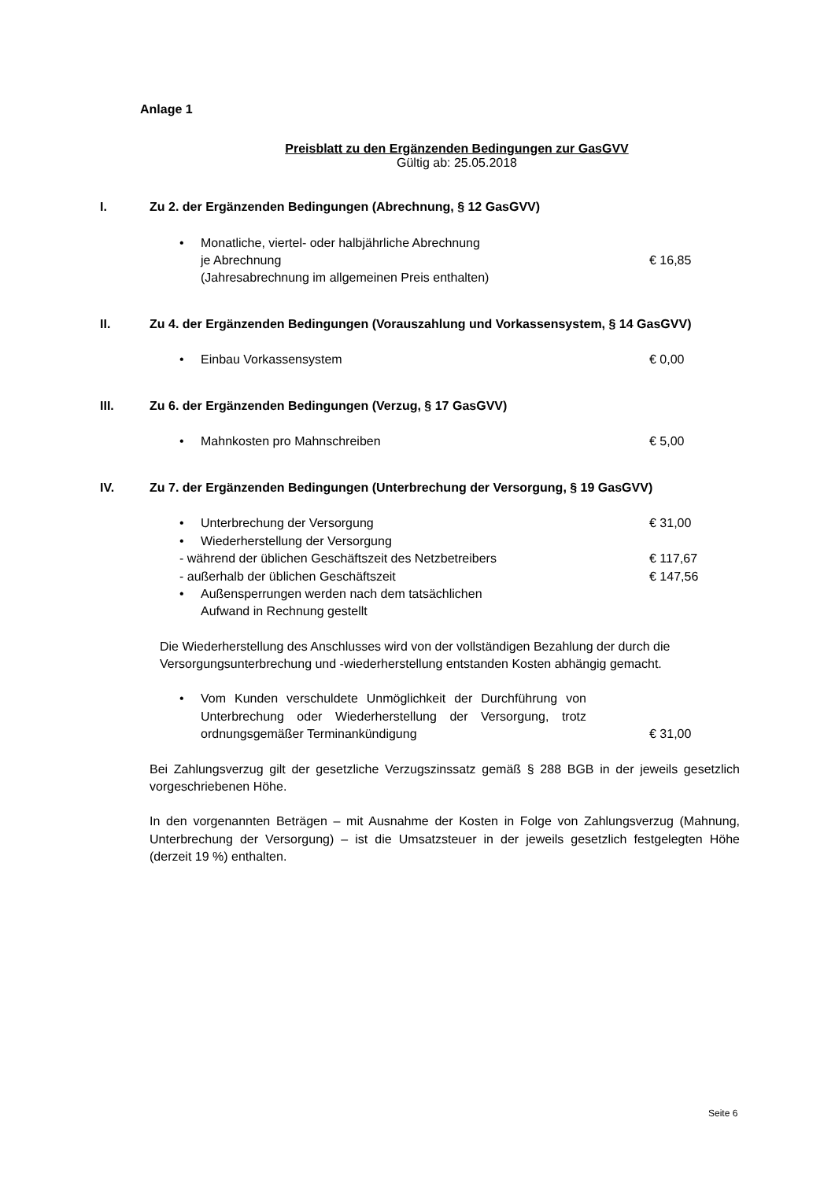Anlage 1
Preisblatt zu den Ergänzenden Bedingungen zur GasGVV
Gültig ab: 25.05.2018
I. Zu 2. der Ergänzenden Bedingungen (Abrechnung, § 12 GasGVV)
• Monatliche, viertel- oder halbjährliche Abrechnung
je Abrechnung € 16,85
(Jahresabrechnung im allgemeinen Preis enthalten)
II. Zu 4. der Ergänzenden Bedingungen (Vorauszahlung und Vorkassensystem, § 14 GasGVV)
• Einbau Vorkassensystem € 0,00
III. Zu 6. der Ergänzenden Bedingungen (Verzug, § 17 GasGVV)
• Mahnkosten pro Mahnschreiben € 5,00
IV. Zu 7. der Ergänzenden Bedingungen (Unterbrechung der Versorgung, § 19 GasGVV)
• Unterbrechung der Versorgung € 31,00
• Wiederherstellung der Versorgung
- während der üblichen Geschäftszeit des Netzbetreibers € 117,67
- außerhalb der üblichen Geschäftszeit € 147,56
• Außensperrungen werden nach dem tatsächlichen
Aufwand in Rechnung gestellt
Die Wiederherstellung des Anschlusses wird von der vollständigen Bezahlung der durch die Versorgungsunterbrechung und -wiederherstellung entstanden Kosten abhängig gemacht.
• Vom Kunden verschuldete Unmöglichkeit der Durchführung von Unterbrechung oder Wiederherstellung der Versorgung, trotz ordnungsgemäßer Terminankündigung € 31,00
Bei Zahlungsverzug gilt der gesetzliche Verzugszinssatz gemäß § 288 BGB in der jeweils gesetzlich vorgeschriebenen Höhe.
In den vorgenannten Beträgen – mit Ausnahme der Kosten in Folge von Zahlungsverzug (Mahnung, Unterbrechung der Versorgung) – ist die Umsatzsteuer in der jeweils gesetzlich festgelegten Höhe (derzeit 19 %) enthalten.
Seite 6